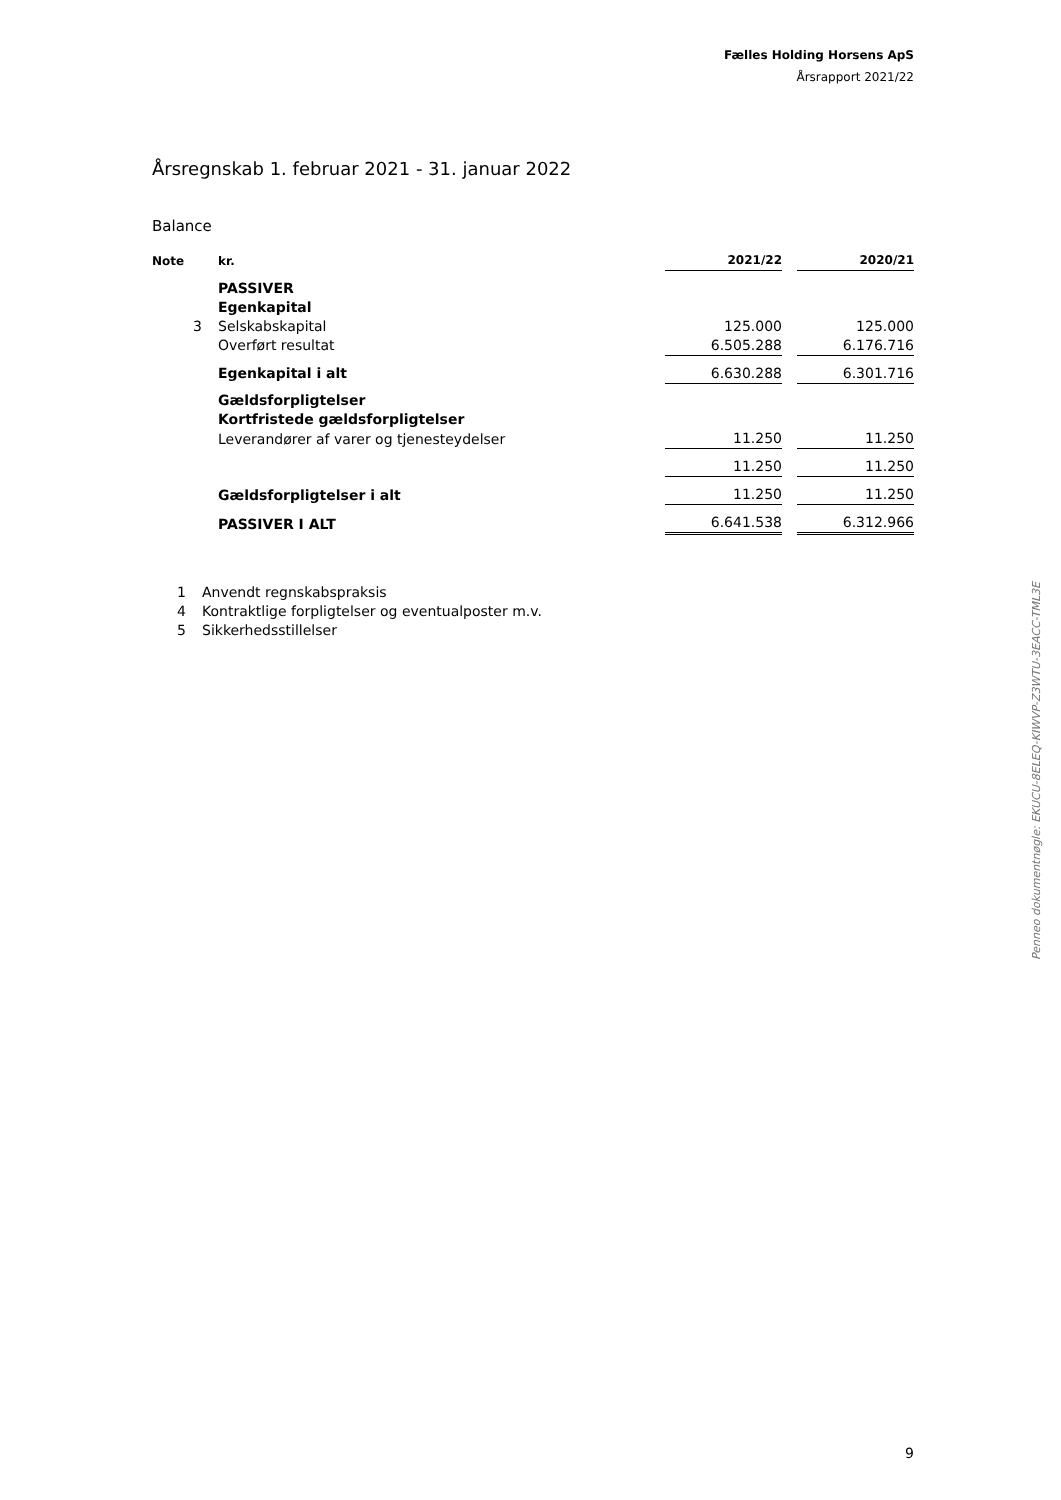Fælles Holding Horsens ApS
Årsrapport 2021/22
Årsregnskab 1. februar 2021 - 31. januar 2022
Balance
| Note | kr. | 2021/22 | | 2020/21 |
| --- | --- | --- | --- | --- |
| | PASSIVER | | | |
| | Egenkapital | | | |
| 3 | Selskabskapital | 125.000 | | 125.000 |
| | Overført resultat | 6.505.288 | | 6.176.716 |
| | Egenkapital i alt | 6.630.288 | | 6.301.716 |
| | Gældsforpligtelser | | | |
| | Kortfristede gældsforpligtelser | | | |
| | Leverandører af varer og tjenesteydelser | 11.250 | | 11.250 |
| | | 11.250 | | 11.250 |
| | Gældsforpligtelser i alt | 11.250 | | 11.250 |
| | PASSIVER I ALT | 6.641.538 | | 6.312.966 |
1 Anvendt regnskabspraksis
4 Kontraktlige forpligtelser og eventualposter m.v.
5 Sikkerhedsstillelser
Penneo dokumentnøgle: EKUCU-8ELEQ-KIWVP-Z3WTU-3EACC-TML3E
9